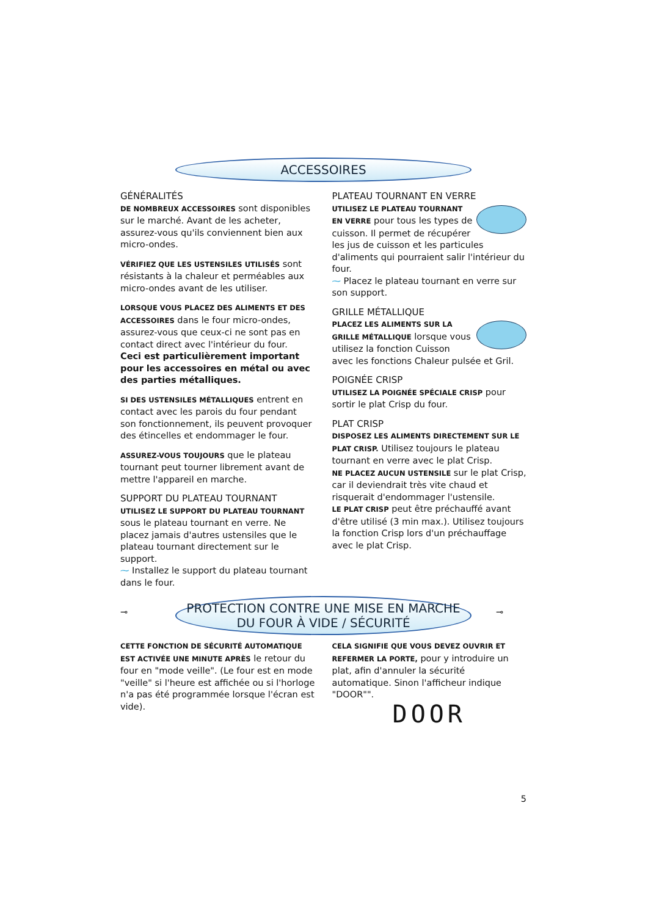ACCESSOIRES
GÉNÉRALITÉS
DE NOMBREUX ACCESSOIRES sont disponibles sur le marché. Avant de les acheter, assurez-vous qu'ils conviennent bien aux micro-ondes.
VÉRIFIEZ QUE LES USTENSILES UTILISÉS sont résistants à la chaleur et perméables aux micro-ondes avant de les utiliser.
LORSQUE VOUS PLACEZ DES ALIMENTS ET DES ACCESSOIRES dans le four micro-ondes, assurez-vous que ceux-ci ne sont pas en contact direct avec l'intérieur du four.
Ceci est particulièrement important pour les accessoires en métal ou avec des parties métalliques.
SI DES USTENSILES MÉTALLIQUES entrent en contact avec les parois du four pendant son fonctionnement, ils peuvent provoquer des étincelles et endommager le four.
ASSUREZ-VOUS TOUJOURS que le plateau tournant peut tourner librement avant de mettre l'appareil en marche.
SUPPORT DU PLATEAU TOURNANT
UTILISEZ LE SUPPORT DU PLATEAU TOURNANT sous le plateau tournant en verre. Ne placez jamais d'autres ustensiles que le plateau tournant directement sur le support.
⁓ Installez le support du plateau tournant dans le four.
PLATEAU TOURNANT EN VERRE
UTILISEZ LE PLATEAU TOURNANT EN VERRE pour tous les types de cuisson. Il permet de récupérer les jus de cuisson et les particules d'aliments qui pourraient salir l'intérieur du four.
⁓ Placez le plateau tournant en verre sur son support.
GRILLE MÉTALLIQUE
PLACEZ LES ALIMENTS SUR LA GRILLE MÉTALLIQUE lorsque vous utilisez la fonction Cuisson avec les fonctions Chaleur pulsée et Gril.
POIGNÉE CRISP
UTILISEZ LA POIGNÉE SPÉCIALE CRISP pour sortir le plat Crisp du four.
PLAT CRISP
DISPOSEZ LES ALIMENTS DIRECTEMENT SUR LE PLAT CRISP. Utilisez toujours le plateau tournant en verre avec le plat Crisp.
NE PLACEZ AUCUN USTENSILE sur le plat Crisp, car il deviendrait très vite chaud et risquerait d'endommager l'ustensile.
LE PLAT CRISP peut être préchauffé avant d'être utilisé (3 min max.). Utilisez toujours la fonction Crisp lors d'un préchauffage avec le plat Crisp.
⊸
PROTECTION CONTRE UNE MISE EN MARCHE
DU FOUR À VIDE / SÉCURITÉ
⊸
CETTE FONCTION DE SÉCURITÉ AUTOMATIQUE EST ACTIVÉE UNE MINUTE APRÈS le retour du four en "mode veille". (Le four est en mode "veille" si l'heure est affichée ou si l'horloge n'a pas été programmée lorsque l'écran est vide).
CELA SIGNIFIE QUE VOUS DEVEZ OUVRIR ET REFERMER LA PORTE, pour y introduire un plat, afin d'annuler la sécurité automatique. Sinon l'afficheur indique "DOOR"".
DOOR
5